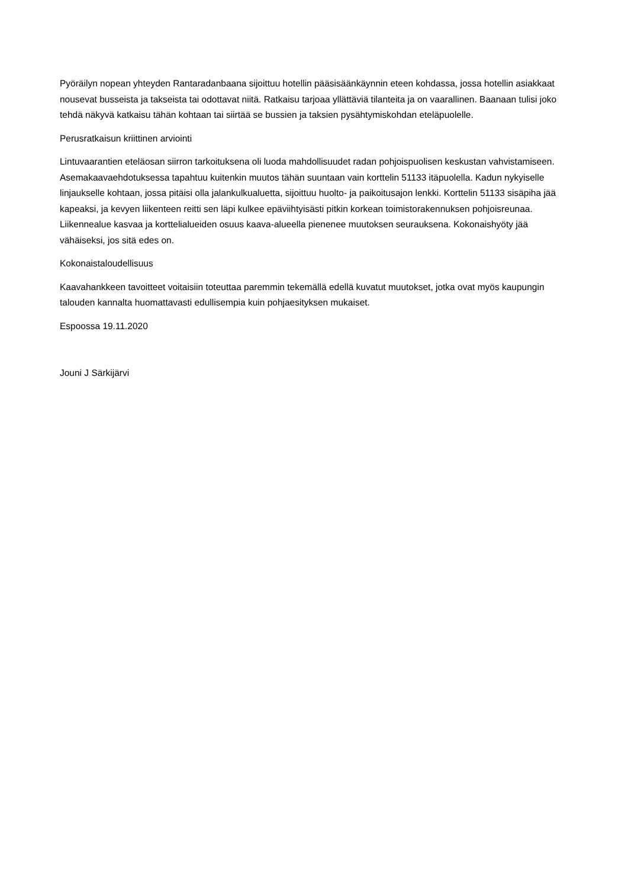Pyöräilyn nopean yhteyden Rantaradanbaana sijoittuu hotellin pääsisäänkäynnin eteen kohdassa, jossa hotellin asiakkaat nousevat busseista ja takseista tai odottavat niitä. Ratkaisu tarjoaa yllättäviä tilanteita ja on vaarallinen. Baanaan tulisi joko tehdä näkyvä katkaisu tähän kohtaan tai siirtää se bussien ja taksien pysähtymiskohdan eteläpuolelle.
Perusratkaisun kriittinen arviointi
Lintuvaarantien eteläosan siirron tarkoituksena oli luoda mahdollisuudet radan pohjoispuolisen keskustan vahvistamiseen. Asemakaavaehdotuksessa tapahtuu kuitenkin muutos tähän suuntaan vain korttelin 51133 itäpuolella. Kadun nykyiselle linjaukselle kohtaan, jossa pitäisi olla jalankulkualuetta, sijoittuu huolto- ja paikoitusajon lenkki. Korttelin 51133 sisäpiha jää kapeaksi, ja kevyen liikenteen reitti sen läpi kulkee epäviihtyisästi pitkin korkean toimistorakennuksen pohjoisreunaa. Liikennealue kasvaa ja korttelialueiden osuus kaava-alueella pienenee muutoksen seurauksena. Kokonaishyöty jää vähäiseksi, jos sitä edes on.
Kokonaistaloudellisuus
Kaavahankkeen tavoitteet voitaisiin toteuttaa paremmin tekemällä edellä kuvatut muutokset, jotka ovat myös kaupungin talouden kannalta huomattavasti edullisempia kuin pohjaesityksen mukaiset.
Espoossa 19.11.2020
Jouni J Särkijärvi